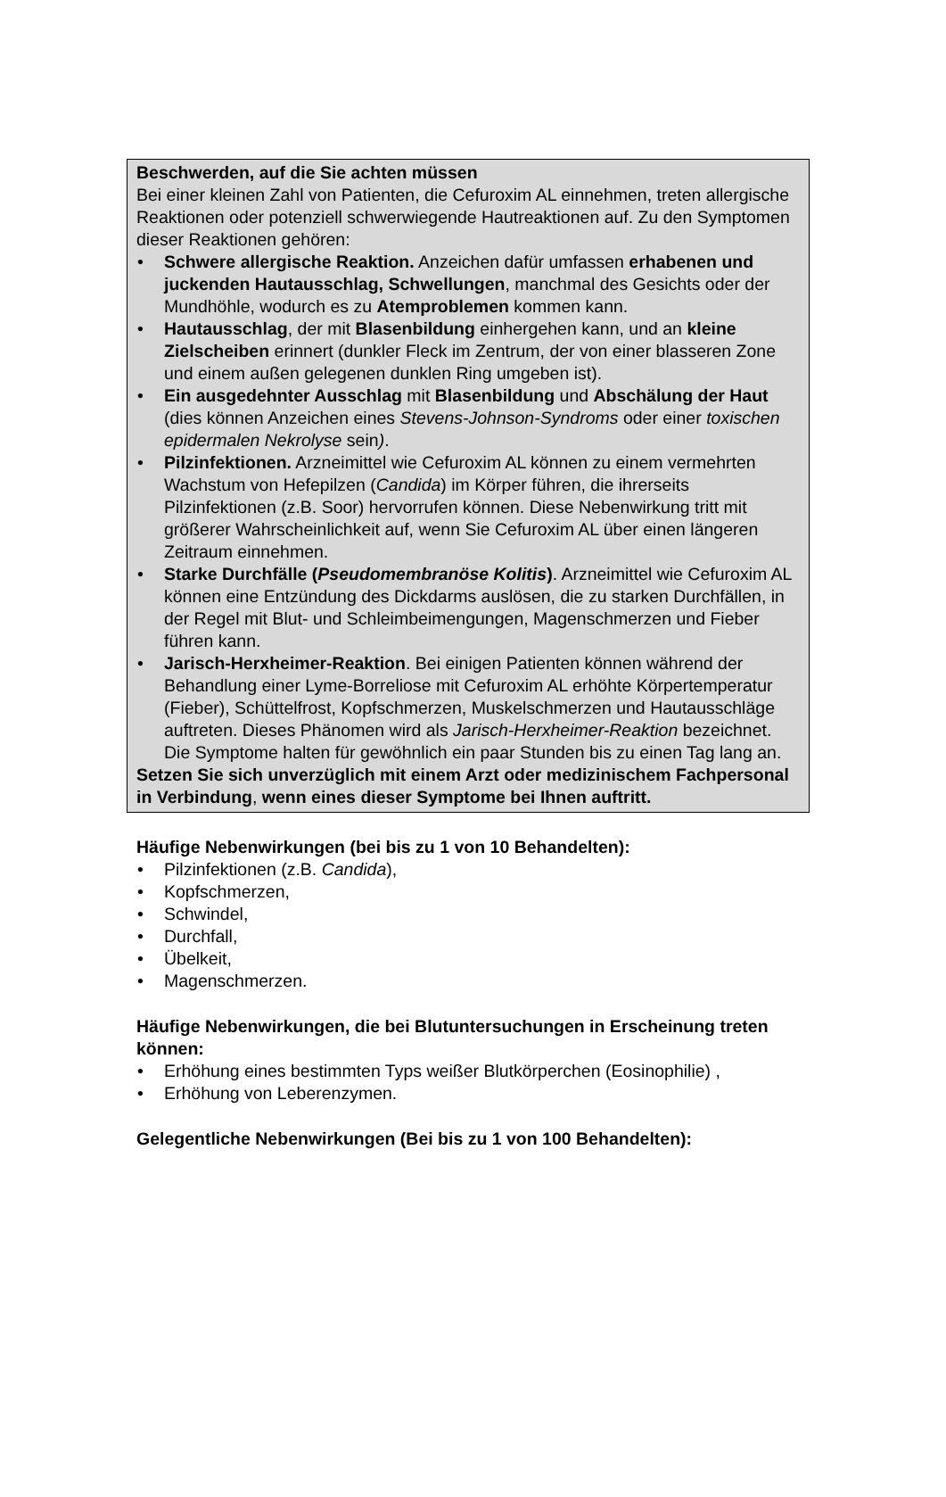Beschwerden, auf die Sie achten müssen
Bei einer kleinen Zahl von Patienten, die Cefuroxim AL einnehmen, treten allergische Reaktionen oder potenziell schwerwiegende Hautreaktionen auf. Zu den Symptomen dieser Reaktionen gehören:
• Schwere allergische Reaktion. Anzeichen dafür umfassen erhabenen und juckenden Hautausschlag, Schwellungen, manchmal des Gesichts oder der Mundhöhle, wodurch es zu Atemproblemen kommen kann.
• Hautausschlag, der mit Blasenbildung einhergehen kann, und an kleine Zielscheiben erinnert (dunkler Fleck im Zentrum, der von einer blasseren Zone und einem außen gelegenen dunklen Ring umgeben ist).
• Ein ausgedehnter Ausschlag mit Blasenbildung und Abschälung der Haut (dies können Anzeichen eines Stevens-Johnson-Syndroms oder einer toxischen epidermalen Nekrolyse sein).
• Pilzinfektionen. Arzneimittel wie Cefuroxim AL können zu einem vermehrten Wachstum von Hefepilzen (Candida) im Körper führen, die ihrerseits Pilzinfektionen (z.B. Soor) hervorrufen können. Diese Nebenwirkung tritt mit größerer Wahrscheinlichkeit auf, wenn Sie Cefuroxim AL über einen längeren Zeitraum einnehmen.
• Starke Durchfälle (Pseudomembranöse Kolitis). Arzneimittel wie Cefuroxim AL können eine Entzündung des Dickdarms auslösen, die zu starken Durchfällen, in der Regel mit Blut- und Schleimbeimengungen, Magenschmerzen und Fieber führen kann.
• Jarisch-Herxheimer-Reaktion. Bei einigen Patienten können während der Behandlung einer Lyme-Borreliose mit Cefuroxim AL erhöhte Körpertemperatur (Fieber), Schüttelfrost, Kopfschmerzen, Muskelschmerzen und Hautausschläge auftreten. Dieses Phänomen wird als Jarisch-Herxheimer-Reaktion bezeichnet. Die Symptome halten für gewöhnlich ein paar Stunden bis zu einen Tag lang an.
Setzen Sie sich unverzüglich mit einem Arzt oder medizinischem Fachpersonal in Verbindung, wenn eines dieser Symptome bei Ihnen auftritt.
Häufige Nebenwirkungen (bei bis zu 1 von 10 Behandelten):
• Pilzinfektionen (z.B. Candida),
• Kopfschmerzen,
• Schwindel,
• Durchfall,
• Übelkeit,
• Magenschmerzen.
Häufige Nebenwirkungen, die bei Blutuntersuchungen in Erscheinung treten können:
• Erhöhung eines bestimmten Typs weißer Blutkörperchen (Eosinophilie) ,
• Erhöhung von Leberenzymen.
Gelegentliche Nebenwirkungen (Bei bis zu 1 von 100 Behandelten):